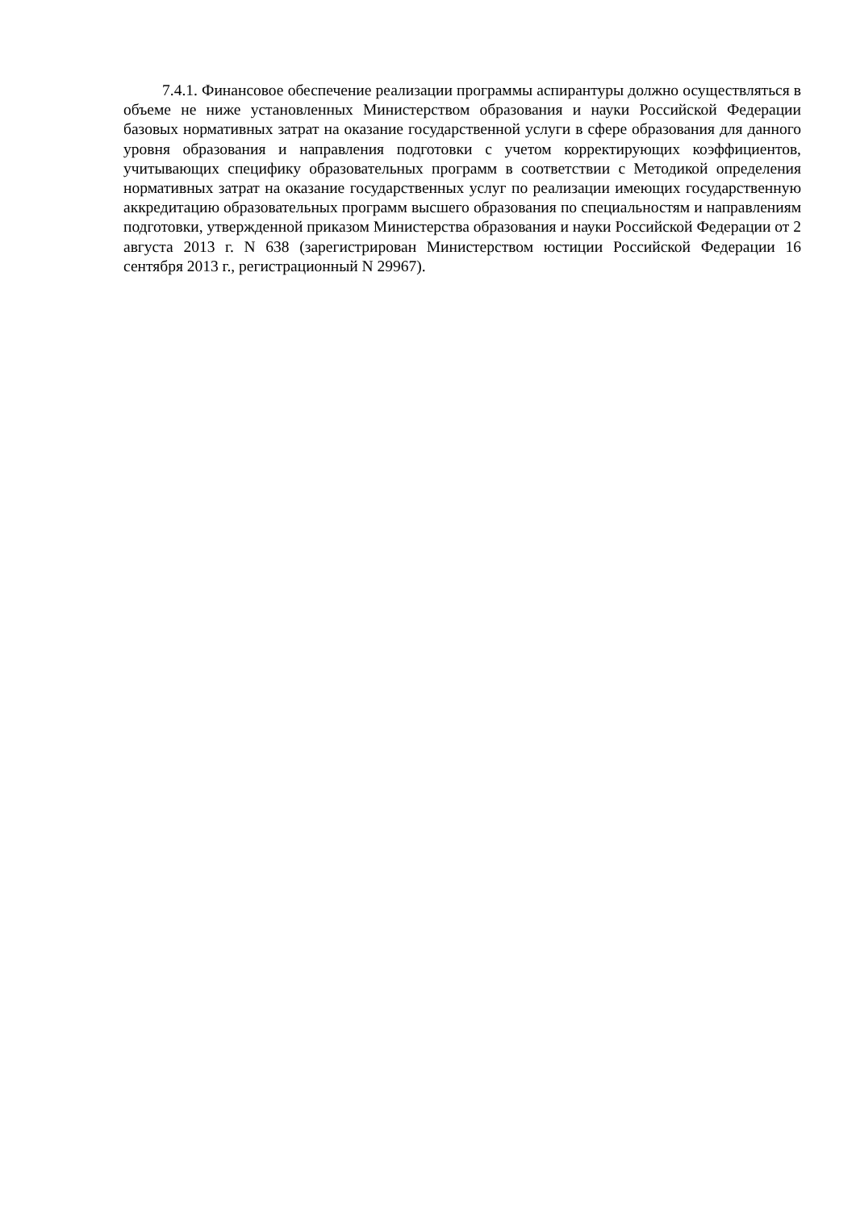7.4.1. Финансовое обеспечение реализации программы аспирантуры должно осуществляться в объеме не ниже установленных Министерством образования и науки Российской Федерации базовых нормативных затрат на оказание государственной услуги в сфере образования для данного уровня образования и направления подготовки с учетом корректирующих коэффициентов, учитывающих специфику образовательных программ в соответствии с Методикой определения нормативных затрат на оказание государственных услуг по реализации имеющих государственную аккредитацию образовательных программ высшего образования по специальностям и направлениям подготовки, утвержденной приказом Министерства образования и науки Российской Федерации от 2 августа 2013 г. N 638 (зарегистрирован Министерством юстиции Российской Федерации 16 сентября 2013 г., регистрационный N 29967).